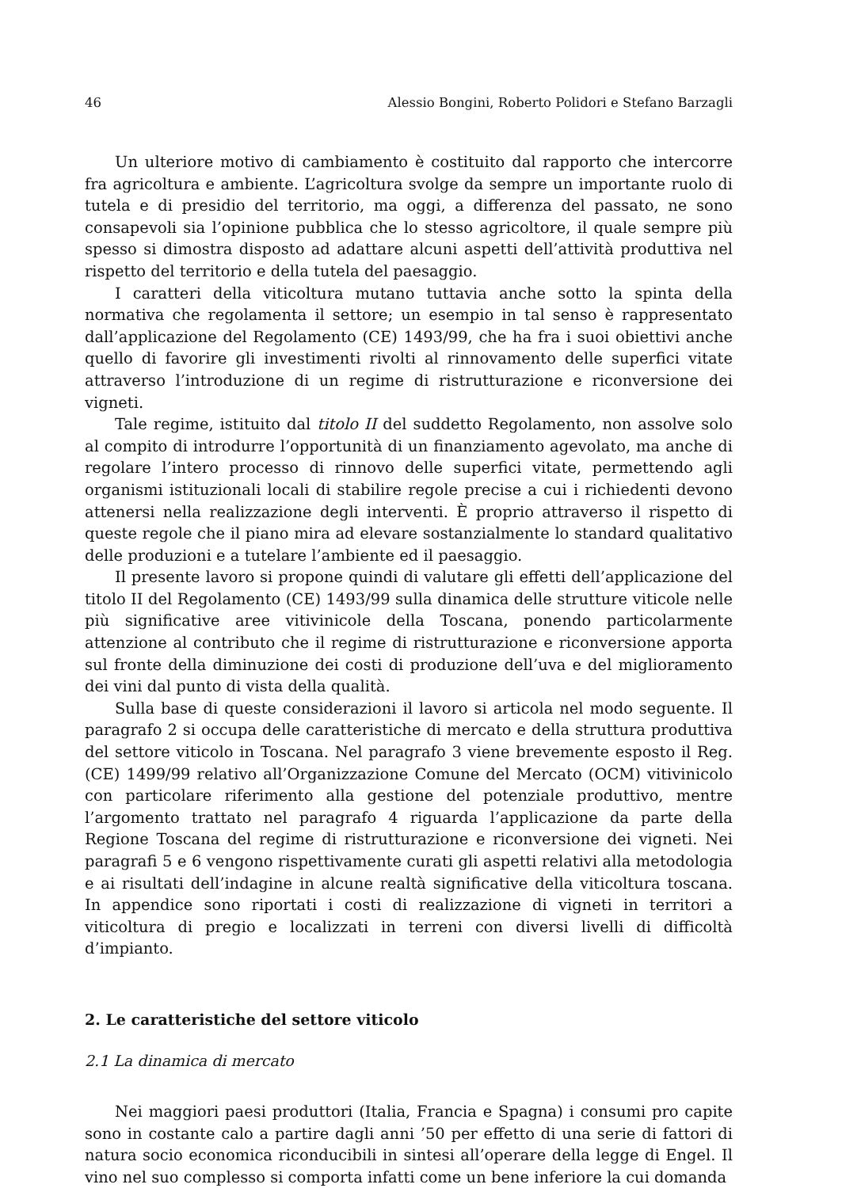46 Alessio Bongini, Roberto Polidori e Stefano Barzagli
Un ulteriore motivo di cambiamento è costituito dal rapporto che intercorre fra agricoltura e ambiente. L’agricoltura svolge da sempre un importante ruolo di tutela e di presidio del territorio, ma oggi, a differenza del passato, ne sono consapevoli sia l’opinione pubblica che lo stesso agricoltore, il quale sempre più spesso si dimostra disposto ad adattare alcuni aspetti dell’attività produttiva nel rispetto del territorio e della tutela del paesaggio.
I caratteri della viticoltura mutano tuttavia anche sotto la spinta della normativa che regolamenta il settore; un esempio in tal senso è rappresentato dall’applicazione del Regolamento (CE) 1493/99, che ha fra i suoi obiettivi anche quello di favorire gli investimenti rivolti al rinnovamento delle superfici vitate attraverso l’introduzione di un regime di ristrutturazione e riconversione dei vigneti.
Tale regime, istituito dal titolo II del suddetto Regolamento, non assolve solo al compito di introdurre l’opportunità di un finanziamento agevolato, ma anche di regolare l’intero processo di rinnovo delle superfici vitate, permettendo agli organismi istituzionali locali di stabilire regole precise a cui i richiedenti devono attenersi nella realizzazione degli interventi. È proprio attraverso il rispetto di queste regole che il piano mira ad elevare sostanzialmente lo standard qualitativo delle produzioni e a tutelare l’ambiente ed il paesaggio.
Il presente lavoro si propone quindi di valutare gli effetti dell’applicazione del titolo II del Regolamento (CE) 1493/99 sulla dinamica delle strutture viticole nelle più significative aree vitivinicole della Toscana, ponendo particolarmente attenzione al contributo che il regime di ristrutturazione e riconversione apporta sul fronte della diminuzione dei costi di produzione dell’uva e del miglioramento dei vini dal punto di vista della qualità.
Sulla base di queste considerazioni il lavoro si articola nel modo seguente. Il paragrafo 2 si occupa delle caratteristiche di mercato e della struttura produttiva del settore viticolo in Toscana. Nel paragrafo 3 viene brevemente esposto il Reg. (CE) 1499/99 relativo all’Organizzazione Comune del Mercato (OCM) vitivinicolo con particolare riferimento alla gestione del potenziale produttivo, mentre l’argomento trattato nel paragrafo 4 riguarda l’applicazione da parte della Regione Toscana del regime di ristrutturazione e riconversione dei vigneti. Nei paragrafi 5 e 6 vengono rispettivamente curati gli aspetti relativi alla metodologia e ai risultati dell’indagine in alcune realtà significative della viticoltura toscana. In appendice sono riportati i costi di realizzazione di vigneti in territori a viticoltura di pregio e localizzati in terreni con diversi livelli di difficoltà d’impianto.
2. Le caratteristiche del settore viticolo
2.1 La dinamica di mercato
Nei maggiori paesi produttori (Italia, Francia e Spagna) i consumi pro capite sono in costante calo a partire dagli anni ’50 per effetto di una serie di fattori di natura socio economica riconducibili in sintesi all’operare della legge di Engel. Il vino nel suo complesso si comporta infatti come un bene inferiore la cui domanda